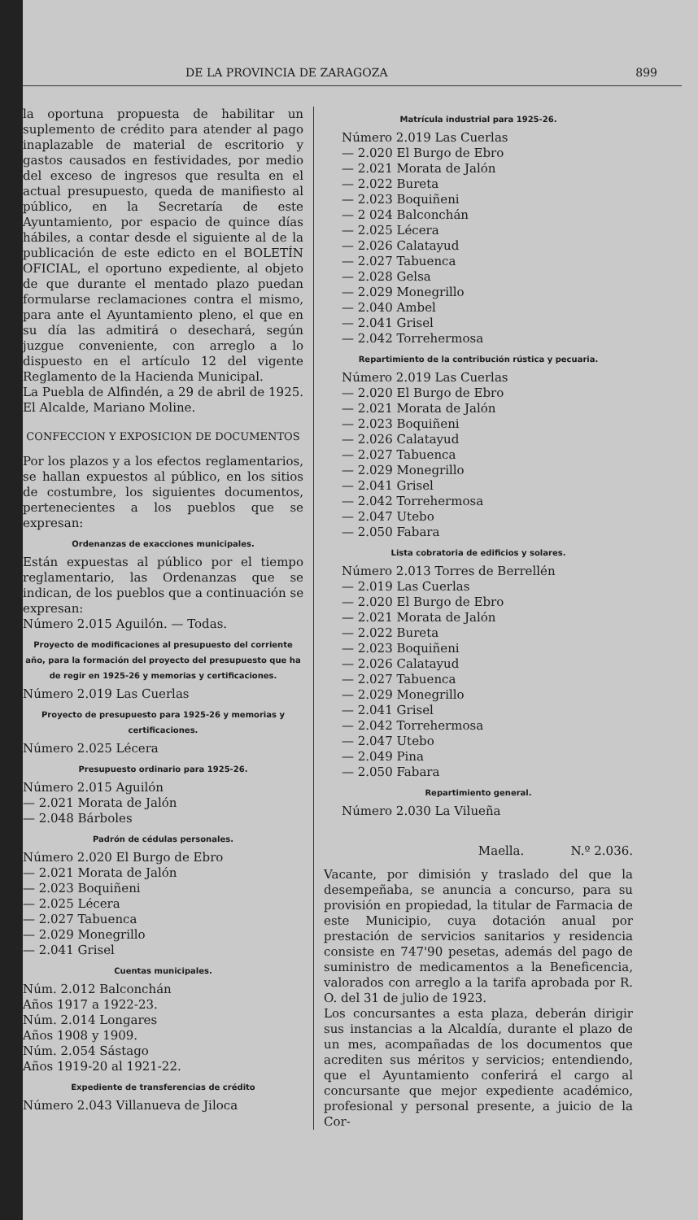DE LA PROVINCIA DE ZARAGOZA 899
la oportuna propuesta de habilitar un suplemento de crédito para atender al pago inaplazable de material de escritorio y gastos causados en festividades, por medio del exceso de ingresos que resulta en el actual presupuesto, queda de manifiesto al público, en la Secretaría de este Ayuntamiento, por espacio de quince días hábiles, a contar desde el siguiente al de la publicación de este edicto en el BOLETÍN OFICIAL, el oportuno expediente, al objeto de que durante el mentado plazo puedan formularse reclamaciones contra el mismo, para ante el Ayuntamiento pleno, el que en su día las admitirá o desechará, según juzgue conveniente, con arreglo a lo dispuesto en el artículo 12 del vigente Reglamento de la Hacienda Municipal.
La Puebla de Alfindén, a 29 de abril de 1925. El Alcalde, Mariano Moline.
CONFECCION Y EXPOSICION DE DOCUMENTOS
Por los plazos y a los efectos reglamentarios, se hallan expuestos al público, en los sitios de costumbre, los siguientes documentos, pertenecientes a los pueblos que se expresan:
Ordenanzas de exacciones municipales.
Están expuestas al público por el tiempo reglamentario, las Ordenanzas que se indican, de los pueblos que a continuación se expresan:
Número 2.015 Aguilón. — Todas.
Proyecto de modificaciones al presupuesto del corriente año, para la formación del proyecto del presupuesto que ha de regir en 1925-26 y memorias y certificaciones.
Número 2.019 Las Cuerlas
Proyecto de presupuesto para 1925-26 y memorias y certificaciones.
Número 2.025 Lécera
Presupuesto ordinario para 1925-26.
Número 2.015 Aguilón
— 2.021 Morata de Jalón
— 2.048 Bárboles
Padrón de cédulas personales.
Número 2.020 El Burgo de Ebro
— 2.021 Morata de Jalón
— 2.023 Boquiñeni
— 2.025 Lécera
— 2.027 Tabuenca
— 2.029 Monegrillo
— 2.041 Grisel
Cuentas municipales.
Núm. 2.012 Balconchán
Años 1917 a 1922-23.
Núm. 2.014 Longares
Años 1908 y 1909.
Núm. 2.054 Sástago
Años 1919-20 al 1921-22.
Expediente de transferencias de crédito
Número 2.043 Villanueva de Jiloca
Matrícula industrial para 1925-26.
Número 2.019 Las Cuerlas
— 2.020 El Burgo de Ebro
— 2.021 Morata de Jalón
— 2.022 Bureta
— 2.023 Boquiñeni
— 2 024 Balconchán
— 2.025 Lécera
— 2.026 Calatayud
— 2.027 Tabuenca
— 2.028 Gelsa
— 2.029 Monegrillo
— 2.040 Ambel
— 2.041 Grisel
— 2.042 Torrehermosa
Repartimiento de la contribución rústica y pecuaria.
Número 2.019 Las Cuerlas
— 2.020 El Burgo de Ebro
— 2.021 Morata de Jalón
— 2.023 Boquiñeni
— 2.026 Calatayud
— 2.027 Tabuenca
— 2.029 Monegrillo
— 2.041 Grisel
— 2.042 Torrehermosa
— 2.047 Utebo
— 2.050 Fabara
Lista cobratoria de edificios y solares.
Número 2.013 Torres de Berrellén
— 2.019 Las Cuerlas
— 2.020 El Burgo de Ebro
— 2.021 Morata de Jalón
— 2.022 Bureta
— 2.023 Boquiñeni
— 2.026 Calatayud
— 2.027 Tabuenca
— 2.029 Monegrillo
— 2.041 Grisel
— 2.042 Torrehermosa
— 2.047 Utebo
— 2.049 Pina
— 2.050 Fabara
Repartimiento general.
Número 2.030 La Vilueña
Maella. N.º 2.036.
Vacante, por dimisión y traslado del que la desempeñaba, se anuncia a concurso, para su provisión en propiedad, la titular de Farmacia de este Municipio, cuya dotación anual por prestación de servicios sanitarios y residencia consiste en 747'90 pesetas, además del pago de suministro de medicamentos a la Beneficencia, valorados con arreglo a la tarifa aprobada por R. O. del 31 de julio de 1923.
Los concursantes a esta plaza, deberán dirigir sus instancias a la Alcaldía, durante el plazo de un mes, acompañadas de los documentos que acrediten sus méritos y servicios; entendiendo, que el Ayuntamiento conferirá el cargo al concursante que mejor expediente académico, profesional y personal presente, a juicio de la Cor-